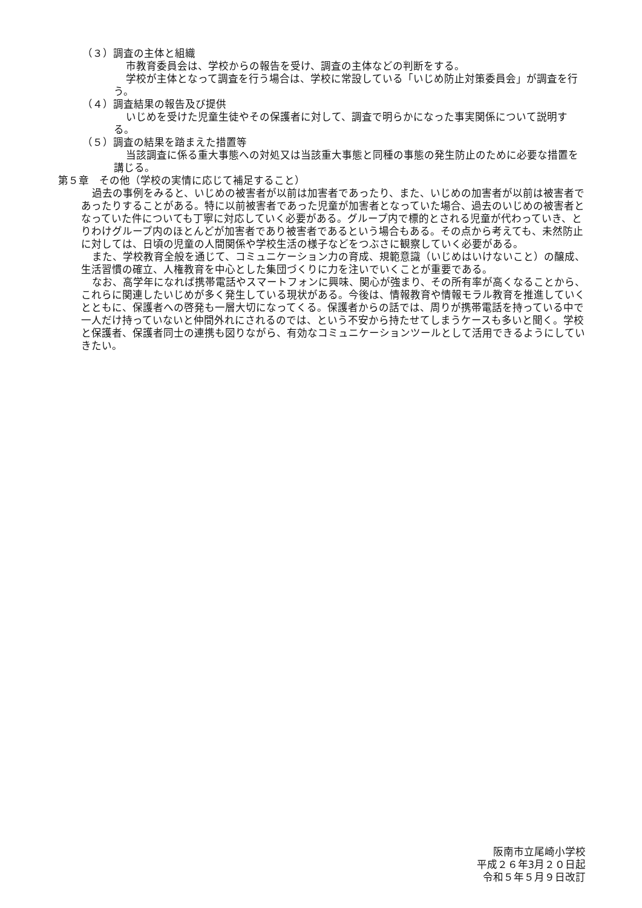（３）調査の主体と組織
市教育委員会は、学校からの報告を受け、調査の主体などの判断をする。
学校が主体となって調査を行う場合は、学校に常設している「いじめ防止対策委員会」が調査を行う。
（４）調査結果の報告及び提供
いじめを受けた児童生徒やその保護者に対して、調査で明らかになった事実関係について説明する。
（５）調査の結果を踏まえた措置等
当該調査に係る重大事態への対処又は当該重大事態と同種の事態の発生防止のために必要な措置を講じる。
第５章　その他（学校の実情に応じて補足すること）
過去の事例をみると、いじめの被害者が以前は加害者であったり、また、いじめの加害者が以前は被害者であったりすることがある。特に以前被害者であった児童が加害者となっていた場合、過去のいじめの被害者となっていた件についても丁寧に対応していく必要がある。グループ内で標的とされる児童が代わっていき、とりわけグループ内のほとんどが加害者であり被害者であるという場合もある。その点から考えても、未然防止に対しては、日頃の児童の人間関係や学校生活の様子などをつぶさに観察していく必要がある。
また、学校教育全般を通じて、コミュニケーション力の育成、規範意識（いじめはいけないこと）の醸成、生活習慣の確立、人権教育を中心とした集団づくりに力を注いでいくことが重要である。
なお、高学年になれば携帯電話やスマートフォンに興味、関心が強まり、その所有率が高くなることから、これらに関連したいじめが多く発生している現状がある。今後は、情報教育や情報モラル教育を推進していくとともに、保護者への啓発も一層大切になってくる。保護者からの話では、周りが携帯電話を持っている中で一人だけ持っていないと仲間外れにされるのでは、という不安から持たせてしまうケースも多いと聞く。学校と保護者、保護者同士の連携も図りながら、有効なコミュニケーションツールとして活用できるようにしていきたい。
阪南市立尾崎小学校
平成２６年3月２０日起
令和５年５月９日改訂